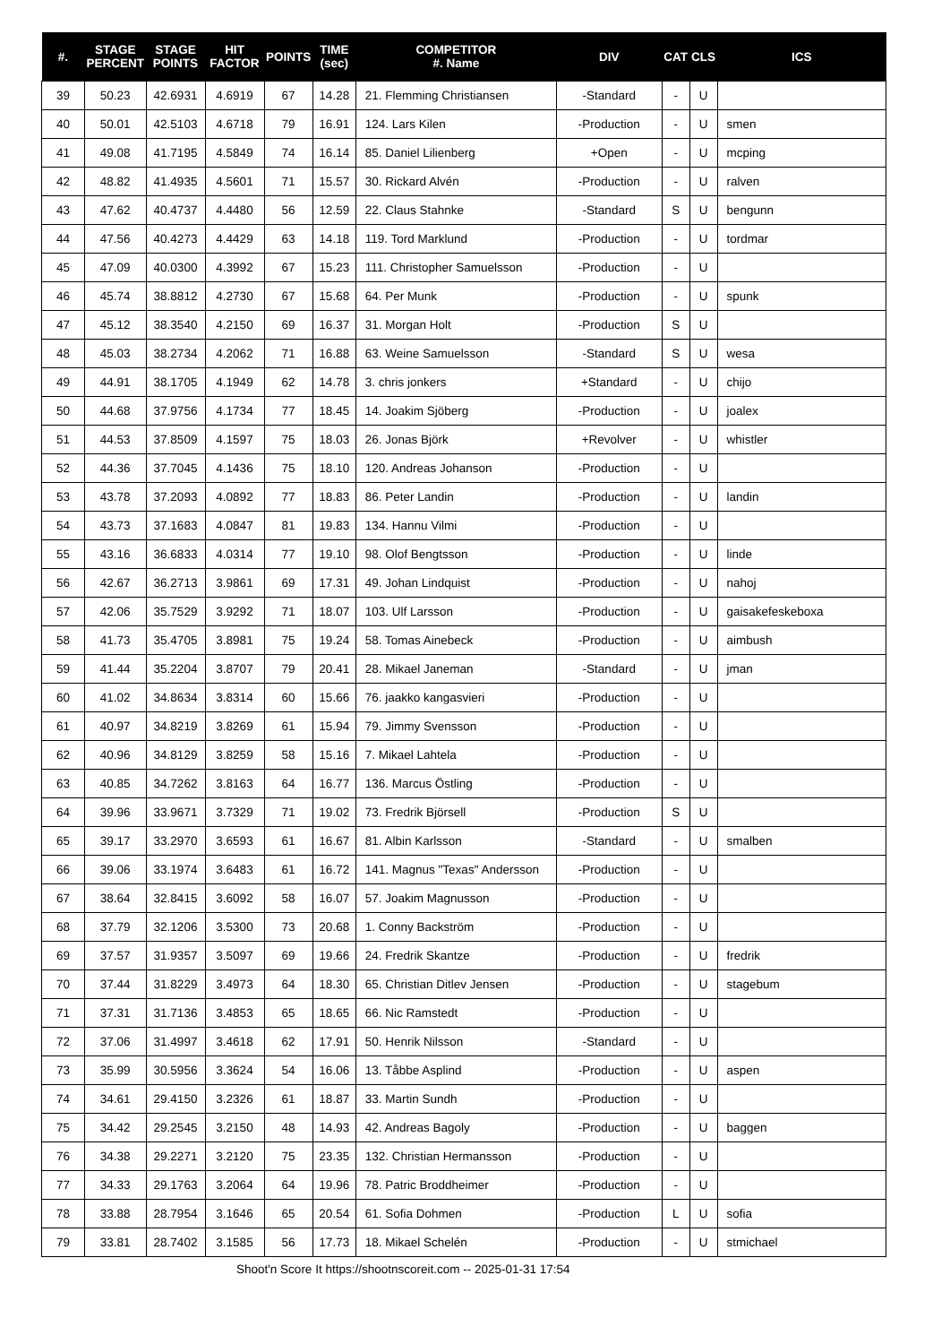| #. | STAGE PERCENT | STAGE POINTS | HIT FACTOR | POINTS | TIME (sec) | COMPETITOR #. Name | DIV | CAT | CLS | ICS |
| --- | --- | --- | --- | --- | --- | --- | --- | --- | --- | --- |
| 39 | 50.23 | 42.6931 | 4.6919 | 67 | 14.28 | 21. Flemming Christiansen | -Standard | - | U | |
| 40 | 50.01 | 42.5103 | 4.6718 | 79 | 16.91 | 124. Lars Kilen | -Production | - | U | smen |
| 41 | 49.08 | 41.7195 | 4.5849 | 74 | 16.14 | 85. Daniel Lilienberg | +Open | - | U | mcping |
| 42 | 48.82 | 41.4935 | 4.5601 | 71 | 15.57 | 30. Rickard Alvén | -Production | - | U | ralven |
| 43 | 47.62 | 40.4737 | 4.4480 | 56 | 12.59 | 22. Claus Stahnke | -Standard | S | U | bengunn |
| 44 | 47.56 | 40.4273 | 4.4429 | 63 | 14.18 | 119. Tord Marklund | -Production | - | U | tordmar |
| 45 | 47.09 | 40.0300 | 4.3992 | 67 | 15.23 | 111. Christopher Samuelsson | -Production | - | U | |
| 46 | 45.74 | 38.8812 | 4.2730 | 67 | 15.68 | 64. Per Munk | -Production | - | U | spunk |
| 47 | 45.12 | 38.3540 | 4.2150 | 69 | 16.37 | 31. Morgan Holt | -Production | S | U | |
| 48 | 45.03 | 38.2734 | 4.2062 | 71 | 16.88 | 63. Weine Samuelsson | -Standard | S | U | wesa |
| 49 | 44.91 | 38.1705 | 4.1949 | 62 | 14.78 | 3. chris jonkers | +Standard | - | U | chijo |
| 50 | 44.68 | 37.9756 | 4.1734 | 77 | 18.45 | 14. Joakim Sjöberg | -Production | - | U | joalex |
| 51 | 44.53 | 37.8509 | 4.1597 | 75 | 18.03 | 26. Jonas Björk | +Revolver | - | U | whistler |
| 52 | 44.36 | 37.7045 | 4.1436 | 75 | 18.10 | 120. Andreas Johanson | -Production | - | U | |
| 53 | 43.78 | 37.2093 | 4.0892 | 77 | 18.83 | 86. Peter Landin | -Production | - | U | landin |
| 54 | 43.73 | 37.1683 | 4.0847 | 81 | 19.83 | 134. Hannu Vilmi | -Production | - | U | |
| 55 | 43.16 | 36.6833 | 4.0314 | 77 | 19.10 | 98. Olof Bengtsson | -Production | - | U | linde |
| 56 | 42.67 | 36.2713 | 3.9861 | 69 | 17.31 | 49. Johan Lindquist | -Production | - | U | nahoj |
| 57 | 42.06 | 35.7529 | 3.9292 | 71 | 18.07 | 103. Ulf Larsson | -Production | - | U | gaisakefeskeboxa |
| 58 | 41.73 | 35.4705 | 3.8981 | 75 | 19.24 | 58. Tomas Ainebeck | -Production | - | U | aimbush |
| 59 | 41.44 | 35.2204 | 3.8707 | 79 | 20.41 | 28. Mikael Janeman | -Standard | - | U | jman |
| 60 | 41.02 | 34.8634 | 3.8314 | 60 | 15.66 | 76. jaakko kangasvieri | -Production | - | U | |
| 61 | 40.97 | 34.8219 | 3.8269 | 61 | 15.94 | 79. Jimmy Svensson | -Production | - | U | |
| 62 | 40.96 | 34.8129 | 3.8259 | 58 | 15.16 | 7. Mikael Lahtela | -Production | - | U | |
| 63 | 40.85 | 34.7262 | 3.8163 | 64 | 16.77 | 136. Marcus Östling | -Production | - | U | |
| 64 | 39.96 | 33.9671 | 3.7329 | 71 | 19.02 | 73. Fredrik Björsell | -Production | S | U | |
| 65 | 39.17 | 33.2970 | 3.6593 | 61 | 16.67 | 81. Albin Karlsson | -Standard | - | U | smalben |
| 66 | 39.06 | 33.1974 | 3.6483 | 61 | 16.72 | 141. Magnus "Texas" Andersson | -Production | - | U | |
| 67 | 38.64 | 32.8415 | 3.6092 | 58 | 16.07 | 57. Joakim Magnusson | -Production | - | U | |
| 68 | 37.79 | 32.1206 | 3.5300 | 73 | 20.68 | 1. Conny Backström | -Production | - | U | |
| 69 | 37.57 | 31.9357 | 3.5097 | 69 | 19.66 | 24. Fredrik Skantze | -Production | - | U | fredrik |
| 70 | 37.44 | 31.8229 | 3.4973 | 64 | 18.30 | 65. Christian Ditlev Jensen | -Production | - | U | stagebum |
| 71 | 37.31 | 31.7136 | 3.4853 | 65 | 18.65 | 66. Nic Ramstedt | -Production | - | U | |
| 72 | 37.06 | 31.4997 | 3.4618 | 62 | 17.91 | 50. Henrik Nilsson | -Standard | - | U | |
| 73 | 35.99 | 30.5956 | 3.3624 | 54 | 16.06 | 13. Tåbbe Asplind | -Production | - | U | aspen |
| 74 | 34.61 | 29.4150 | 3.2326 | 61 | 18.87 | 33. Martin Sundh | -Production | - | U | |
| 75 | 34.42 | 29.2545 | 3.2150 | 48 | 14.93 | 42. Andreas Bagoly | -Production | - | U | baggen |
| 76 | 34.38 | 29.2271 | 3.2120 | 75 | 23.35 | 132. Christian Hermansson | -Production | - | U | |
| 77 | 34.33 | 29.1763 | 3.2064 | 64 | 19.96 | 78. Patric Broddheimer | -Production | - | U | |
| 78 | 33.88 | 28.7954 | 3.1646 | 65 | 20.54 | 61. Sofia Dohmen | -Production | L | U | sofia |
| 79 | 33.81 | 28.7402 | 3.1585 | 56 | 17.73 | 18. Mikael Schelén | -Production | - | U | stmichael |
Shoot'n Score It https://shootnscoreit.com -- 2025-01-31 17:54